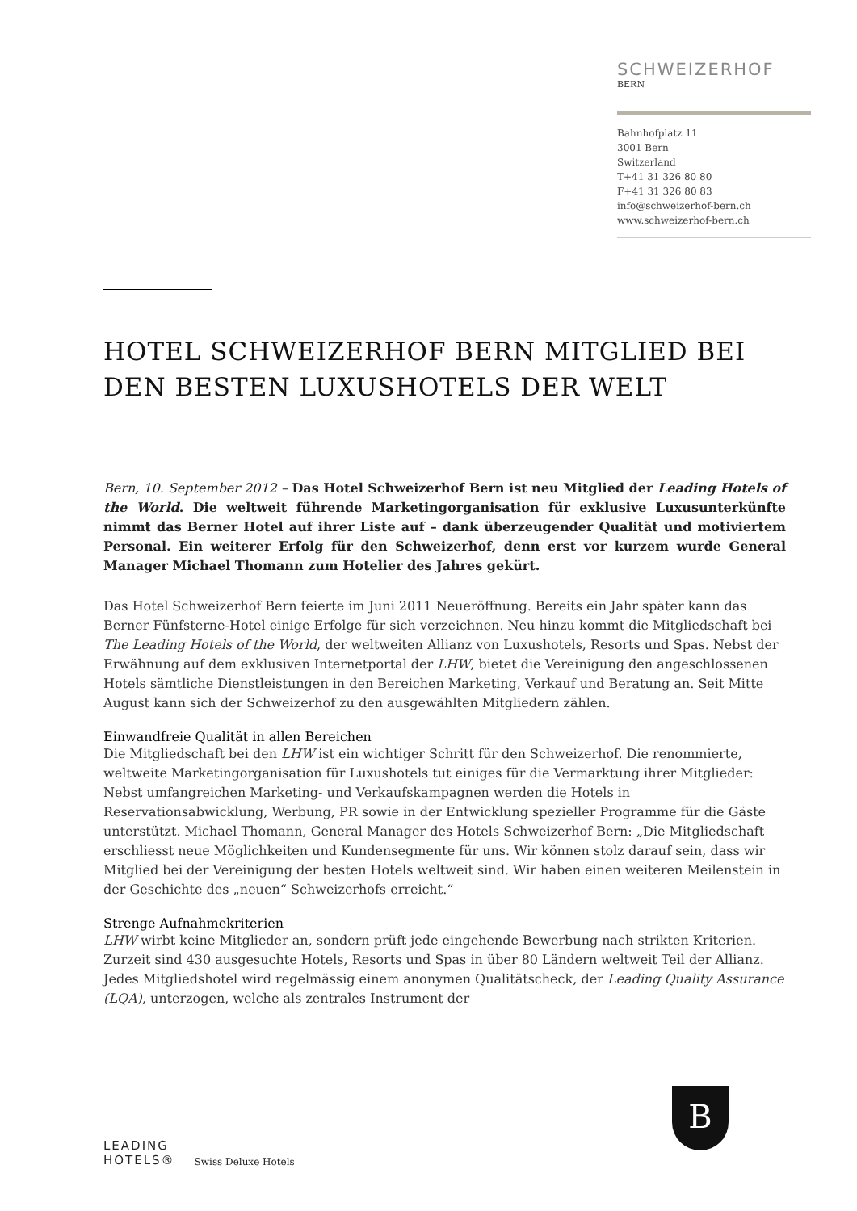SCHWEIZERHOF
BERN
Bahnhofplatz 11
3001 Bern
Switzerland
T+41 31 326 80 80
F+41 31 326 80 83
info@schweizerhof-bern.ch
www.schweizerhof-bern.ch
HOTEL SCHWEIZERHOF BERN MITGLIED BEI DEN BESTEN LUXUSHOTELS DER WELT
Bern, 10. September 2012 – Das Hotel Schweizerhof Bern ist neu Mitglied der Leading Hotels of the World. Die weltweit führende Marketingorganisation für exklusive Luxusunterkünfte nimmt das Berner Hotel auf ihrer Liste auf – dank überzeugender Qualität und motiviertem Personal. Ein weiterer Erfolg für den Schweizerhof, denn erst vor kurzem wurde General Manager Michael Thomann zum Hotelier des Jahres gekürt.
Das Hotel Schweizerhof Bern feierte im Juni 2011 Neueröffnung. Bereits ein Jahr später kann das Berner Fünfsterne-Hotel einige Erfolge für sich verzeichnen. Neu hinzu kommt die Mitgliedschaft bei The Leading Hotels of the World, der weltweiten Allianz von Luxushotels, Resorts und Spas. Nebst der Erwähnung auf dem exklusiven Internetportal der LHW, bietet die Vereinigung den angeschlossenen Hotels sämtliche Dienstleistungen in den Bereichen Marketing, Verkauf und Beratung an. Seit Mitte August kann sich der Schweizerhof zu den ausgewählten Mitgliedern zählen.
Einwandfreie Qualität in allen Bereichen
Die Mitgliedschaft bei den LHW ist ein wichtiger Schritt für den Schweizerhof. Die renommierte, weltweite Marketingorganisation für Luxushotels tut einiges für die Vermarktung ihrer Mitglieder: Nebst umfangreichen Marketing- und Verkaufskampagnen werden die Hotels in Reservationsabwicklung, Werbung, PR sowie in der Entwicklung spezieller Programme für die Gäste unterstützt. Michael Thomann, General Manager des Hotels Schweizerhof Bern: „Die Mitgliedschaft erschliesst neue Möglichkeiten und Kundensegmente für uns. Wir können stolz darauf sein, dass wir Mitglied bei der Vereinigung der besten Hotels weltweit sind. Wir haben einen weiteren Meilenstein in der Geschichte des „neuen“ Schweizerhofs erreicht.“
Strenge Aufnahmekriterien
LHW wirbt keine Mitglieder an, sondern prüft jede eingehende Bewerbung nach strikten Kriterien. Zurzeit sind 430 ausgesuchte Hotels, Resorts und Spas in über 80 Ländern weltweit Teil der Allianz. Jedes Mitgliedshotel wird regelmässig einem anonymen Qualitätscheck, der Leading Quality Assurance (LQA), unterzogen, welche als zentrales Instrument der
LEADING
HOTELS®
Swiss Deluxe Hotels
B